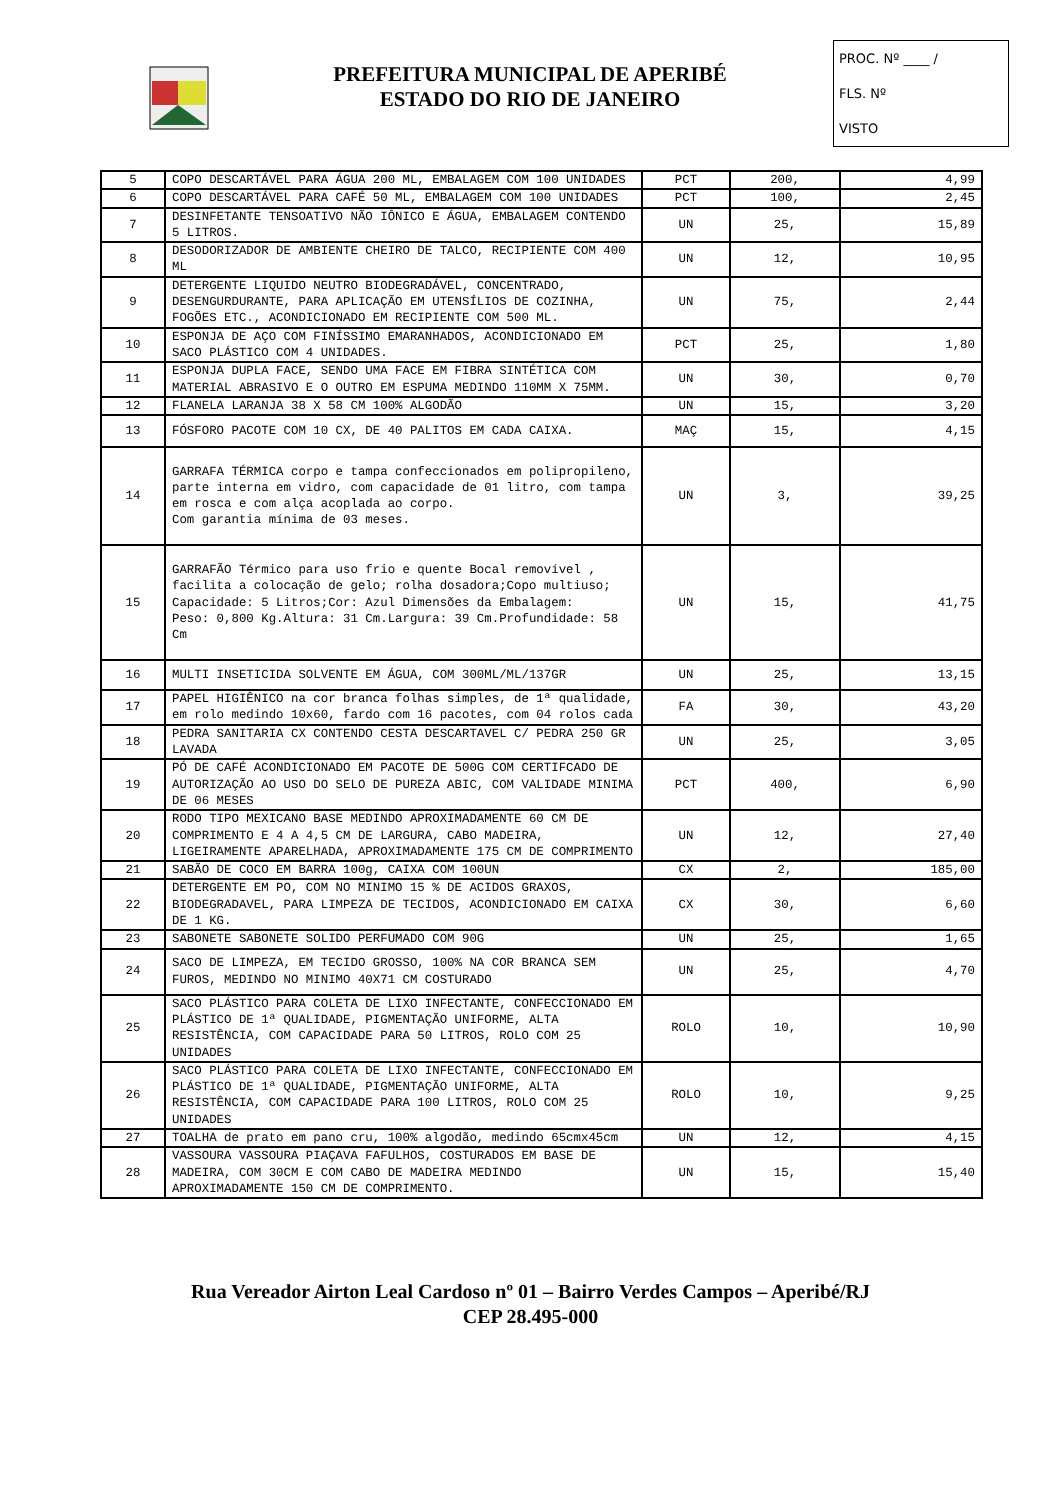PREFEITURA MUNICIPAL DE APERIBÉ
ESTADO DO RIO DE JANEIRO
PROC. Nº ____ /
FLS. Nº
VISTO
| 5 | COPO DESCARTÁVEL PARA ÁGUA 200 ML, EMBALAGEM COM 100 UNIDADES | PCT | 200, | 4,99 |
| 6 | COPO DESCARTÁVEL PARA CAFÉ 50 ML, EMBALAGEM COM 100 UNIDADES | PCT | 100, | 2,45 |
| 7 | DESINFETANTE TENSOATIVO NÃO IÔNICO E ÁGUA, EMBALAGEM CONTENDO 5 LITROS. | UN | 25, | 15,89 |
| 8 | DESODORIZADOR DE AMBIENTE CHEIRO DE TALCO, RECIPIENTE COM 400 ML | UN | 12, | 10,95 |
| 9 | DETERGENTE LIQUIDO NEUTRO BIODEGRADÁVEL, CONCENTRADO, DESENGURDURANTE, PARA APLICAÇÃO EM UTENSÍLIOS DE COZINHA, FOGÕES ETC., ACONDICIONADO EM RECIPIENTE COM 500 ML. | UN | 75, | 2,44 |
| 10 | ESPONJA DE AÇO COM FINÍSSIMO EMARANHADOS, ACONDICIONADO EM SACO PLÁSTICO COM 4 UNIDADES. | PCT | 25, | 1,80 |
| 11 | ESPONJA DUPLA FACE, SENDO UMA FACE EM FIBRA SINTÉTICA COM MATERIAL ABRASIVO E O OUTRO EM ESPUMA MEDINDO 110MM X 75MM. | UN | 30, | 0,70 |
| 12 | FLANELA LARANJA 38 X 58 CM 100% ALGODÃO | UN | 15, | 3,20 |
| 13 | FÓSFORO PACOTE COM 10 CX, DE 40 PALITOS EM CADA CAIXA. | MAÇ | 15, | 4,15 |
| 14 | GARRAFA TÉRMICA corpo e tampa confeccionados em polipropileno, parte interna em vidro, com capacidade de 01 litro, com tampa em rosca e com alça acoplada ao corpo. Com garantia mínima de 03 meses. | UN | 3, | 39,25 |
| 15 | GARRAFÃO Térmico para uso frio e quente Bocal removível , facilita a colocação de gelo; rolha dosadora;Copo multiuso; Capacidade: 5 Litros;Cor: Azul Dimensões da Embalagem: Peso: 0,800 Kg.Altura: 31 Cm.Largura: 39 Cm.Profundidade: 58 Cm | UN | 15, | 41,75 |
| 16 | MULTI INSETICIDA SOLVENTE EM ÁGUA, COM 300ML/ML/137GR | UN | 25, | 13,15 |
| 17 | PAPEL HIGIÊNICO na cor branca folhas simples, de 1ª qualidade, em rolo medindo 10x60, fardo com 16 pacotes, com 04 rolos cada | FA | 30, | 43,20 |
| 18 | PEDRA SANITARIA CX CONTENDO CESTA DESCARTAVEL C/ PEDRA 250 GR LAVADA | UN | 25, | 3,05 |
| 19 | PÓ DE CAFÉ ACONDICIONADO EM PACOTE DE 500G COM CERTIFCADO DE AUTORIZAÇÃO AO USO DO SELO DE PUREZA ABIC, COM VALIDADE MINIMA DE 06 MESES | PCT | 400, | 6,90 |
| 20 | RODO TIPO MEXICANO BASE MEDINDO APROXIMADAMENTE 60 CM DE COMPRIMENTO E 4 A 4,5 CM DE LARGURA, CABO MADEIRA, LIGEIRAMENTE APARELHADA, APROXIMADAMENTE 175 CM DE COMPRIMENTO | UN | 12, | 27,40 |
| 21 | SABÃO DE COCO EM BARRA 100g, CAIXA COM 100UN | CX | 2, | 185,00 |
| 22 | DETERGENTE EM PO, COM NO MINIMO 15 % DE ACIDOS GRAXOS, BIODEGRADAVEL, PARA LIMPEZA DE TECIDOS, ACONDICIONADO EM CAIXA DE 1 KG. | CX | 30, | 6,60 |
| 23 | SABONETE SABONETE SOLIDO PERFUMADO COM 90G | UN | 25, | 1,65 |
| 24 | SACO DE LIMPEZA, EM TECIDO GROSSO, 100% NA COR BRANCA SEM FUROS, MEDINDO NO MINIMO 40X71 CM COSTURADO | UN | 25, | 4,70 |
| 25 | SACO PLÁSTICO PARA COLETA DE LIXO INFECTANTE, CONFECCIONADO EM PLÁSTICO DE 1ª QUALIDADE, PIGMENTAÇÃO UNIFORME, ALTA RESISTÊNCIA, COM CAPACIDADE PARA 50 LITROS, ROLO COM 25 UNIDADES | ROLO | 10, | 10,90 |
| 26 | SACO PLÁSTICO PARA COLETA DE LIXO INFECTANTE, CONFECCIONADO EM PLÁSTICO DE 1ª QUALIDADE, PIGMENTAÇÃO UNIFORME, ALTA RESISTÊNCIA, COM CAPACIDADE PARA 100 LITROS, ROLO COM 25 UNIDADES | ROLO | 10, | 9,25 |
| 27 | TOALHA de prato em pano cru, 100% algodão, medindo 65cmx45cm | UN | 12, | 4,15 |
| 28 | VASSOURA VASSOURA PIAÇAVA FAFULHOS, COSTURADOS EM BASE DE MADEIRA, COM 30CM E COM CABO DE MADEIRA MEDINDO APROXIMADAMENTE 150 CM DE COMPRIMENTO. | UN | 15, | 15,40 |
Rua Vereador Airton Leal Cardoso nº 01 – Bairro Verdes Campos – Aperibé/RJ
CEP 28.495-000